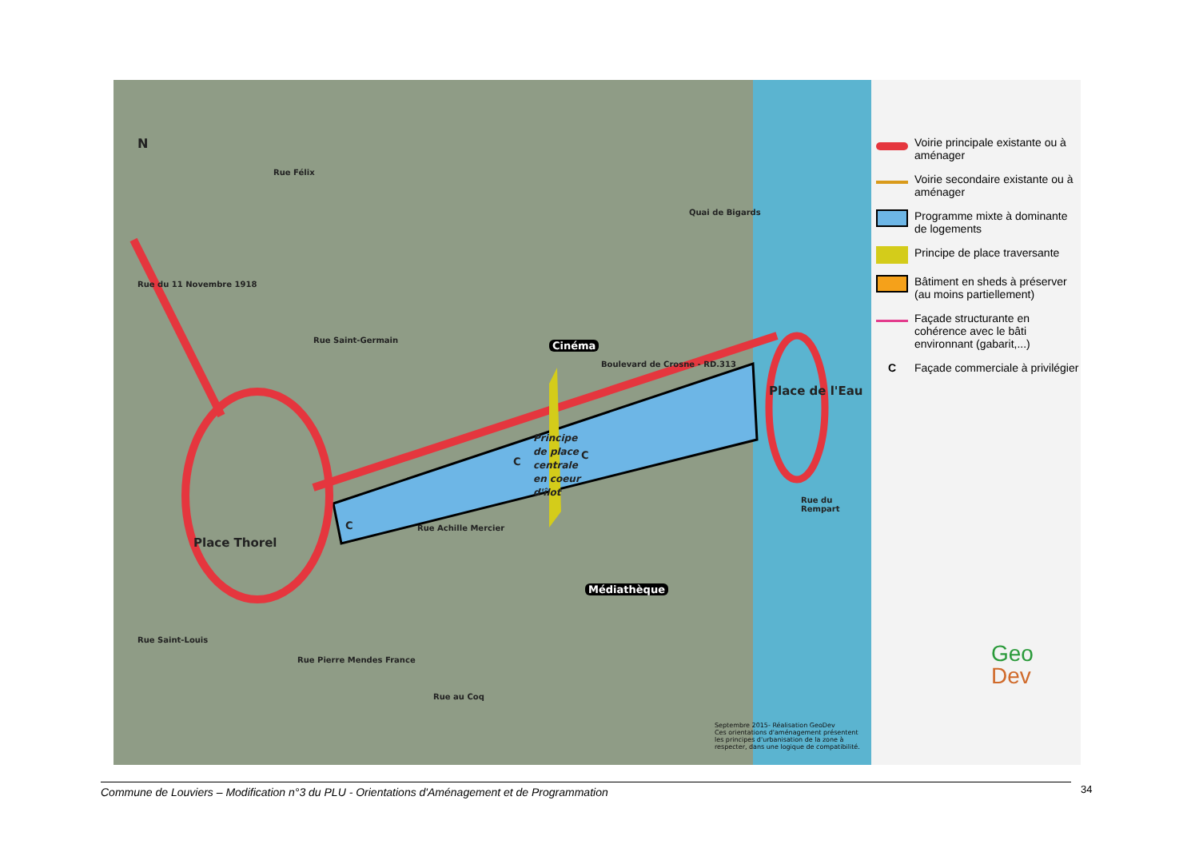N
Place Thorel
Place de l'Eau
Cinéma
Médiathèque
Principe de place centrale en coeur d'îlot
C
C
C
Rue Félix
Rue du 11 Novembre 1918
Rue Saint-Germain
Boulevard de Crosne - RD.313
Rue Achille Mercier
Quai de Bigards
Rue du Rempart
Rue Saint-Louis
Rue Pierre Mendes France
Rue au Coq
Septembre 2015- Réalisation GeoDev
Ces orientations d'aménagement présentent les principes d'urbanisation de la zone à respecter, dans une logique de compatibilité.
Voirie principale existante ou à aménager
Voirie secondaire existante ou à aménager
Programme mixte à dominante de logements
Principe de place traversante
Bâtiment en sheds à préserver (au moins partiellement)
Façade structurante en cohérence avec le bâti environnant (gabarit,...)
C
Façade commerciale à privilégier
Geo
Dev
Commune de Louviers – Modification n°3 du PLU - Orientations d'Aménagement et de Programmation 34